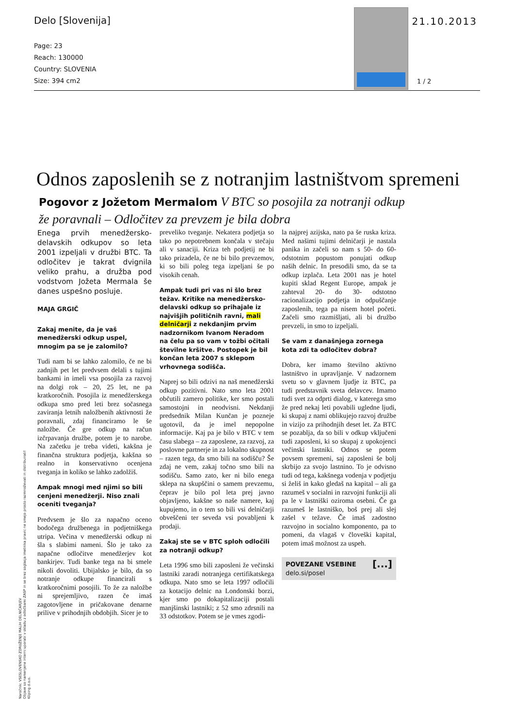Delo [Slovenija]
Page: 23
Reach: 130000
Country: SLOVENIA
Size: 394 cm2
21.10.2013
1 / 2
Odnos zaposlenih se z notranjim lastništvom spremeni
Pogovor z Jožetom Mermalom V BTC so posojila za notranji odkup že poravnali – Odločitev za prevzem je bila dobra
Enega prvih menedžersko-delavskih odkupov so leta 2001 izpeljali v družbi BTC. Ta odločitev je takrat dvignila veliko prahu, a družba pod vodstvom Jožeta Mermala še danes uspešno posluje.
MAJA GRGIČ
Zakaj menite, da je vaš menedžerski odkup uspel, mnogim pa se je zalomilo?
Tudi nam bi se lahko zalomilo, če ne bi zadnjih pet let predvsem delali s tujimi bankami in imeli vsa posojila za razvoj na dolgi rok – 20, 25 let, ne pa kratkoročnih. Posojila iz menedžerskega odkupa smo pred leti brez sočasnega zaviranja letnih naložbenih aktivnosti že poravnali, zdaj financiramo le še naložbe. Če gre odkup na račun izčrpavanja družbe, potem je to narobe. Na začetku je treba videti, kakšna je finančna struktura podjetja, kakšna so realno in konservativno ocenjena tveganja in koliko se lahko zadolžiš.
Ampak mnogi med njimi so bili cenjeni menedžerji. Niso znali oceniti tveganja?
Predvsem je šlo za napačno oceno bodočega družbenega in podjetniškega utripa. Večina v menedžerski odkup ni šla s slabimi nameni. Šlo je tako za napačne odločitve menedžerjev kot bankirjev. Tudi banke tega na bi smele nikoli dovoliti. Ubijalsko je bilo, da so notranje odkupe financirali s kratkoročnimi posojili. To že za naložbe ni sprejemljivo, razen če imaš zagotovljene in pričakovane denarne prilive v prihodnjih obdobjih. Sicer je to
preveliko tveganje. Nekatera podjetja so tako po nepotrebnem končala v stečaju ali v sanaciji. Kriza teh podjetij ne bi tako prizadela, če ne bi bilo prevzemov, ki so bili poleg tega izpeljani še po visokih cenah.
Ampak tudi pri vas ni šlo brez težav. Kritike na menedžersko-delavski odkup so prihajale iz najvišjih političnih ravni, mali delničarji z nekdanjim prvim nadzornikom Ivanom Neradom na čelu pa so vam v tožbi očitali številne kršitve. Postopek je bil končan leta 2007 s sklepom vrhovnega sodišča.
Naprej so bili odzivi na naš menedžerski odkup pozitivni. Nato smo leta 2001 občutili zamero politike, ker smo postali samostojni in neodvisni. Nekdanji predsednik Milan Kunčan je pozneje ugotovil, da je imel nepopolne informacije. Kaj pa je bilo v BTC v tem času slabega – za zaposlene, za razvoj, za poslovne partnerje in za lokalno skupnost – razen tega, da smo bili na sodišču? Še zdaj ne vem, zakaj točno smo bili na sodišču. Samo zato, ker ni bilo enega sklepa na skupščini o samem prevzemu, čeprav je bilo pol leta prej javno objavljeno, kakšne so naše namere, kaj kupujemo, in o tem so bili vsi delničarji obveščeni ter seveda vsi povabljeni k prodaji.
Zakaj ste se v BTC sploh odločili za notranji odkup?
Leta 1996 smo bili zaposleni že večinski lastniki zaradi notranjega certifikatskega odkupa. Nato smo se leta 1997 odločili za kotacijo delnic na Londonski borzi, kjer smo po dokapitalizaciji postali manjšinski lastniki; z 52 smo zdrsnili na 33 odstotkov. Potem se je vmes zgodi-
la najprej azijska, nato pa še ruska kriza. Med našimi tujimi delničarji je nastala panika in začeli so nam s 50- do 60-odstotnim popustom ponujati odkup naših delnic. In presodili smo, da se ta odkup izplača. Leta 2001 nas je hotel kupiti sklad Regent Europe, ampak je zahteval 20- do 30- odstotno racionalizacijo podjetja in odpuščanje zaposlenih, tega pa nisem hotel početi. Začeli smo razmišljati, ali bi družbo prevzeli, in smo to izpeljali.
Se vam z današnjega zornega kota zdi ta odločitev dobra?
Dobra, ker imamo številno aktivno lastništvo in upravljanje. V nadzornem svetu so v glavnem ljudje iz BTC, pa tudi predstavnik sveta delavcev. Imamo tudi svet za odprti dialog, v katerega smo že pred nekaj leti povabili ugledne ljudi, ki skupaj z nami oblikujejo razvoj družbe in vizijo za prihodnjih deset let. Za BTC se pozablja, da so bili v odkup vključeni tudi zaposleni, ki so skupaj z upokojenci večinski lastniki. Odnos se potem povsem spremeni, saj zaposleni še bolj skrbijo za svojo lastnino. To je odvisno tudi od tega, kakšnega vodenja v podjetju si želiš in kako gledaš na kapital – ali ga razumeš v socialni in razvojni funkciji ali pa le v lastniški oziroma osebni. Če ga razumeš le lastniško, boš prej ali slej zašel v težave. Če imaš zadostno razvojno in socialno komponento, pa to pomeni, da vlagaš v človeški kapital, potem imaš možnost za uspeh.
POVEZANE VSEBINE [...]
delo.si/posel
Naročnik: VSESLOVENSKO ZDRUŽENJE MALIH DELNIČARJEV
Objave so namenjene interni uporabi v skladu z odločbami ZASP in se brez soglasja imetnika pravic ne smejo prosto razmnoževati in distribuirati!
Kliping d.o.o.